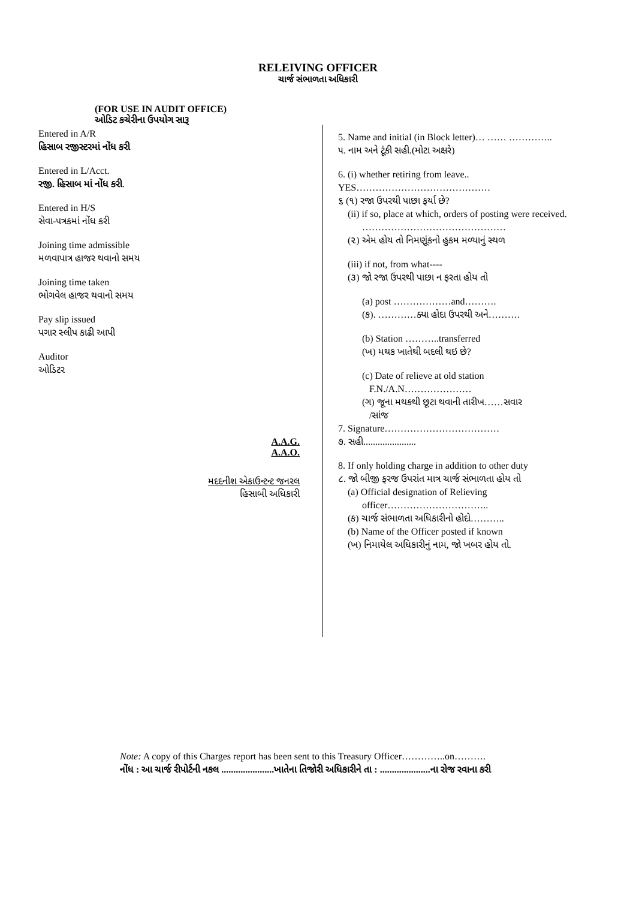RELEIVING OFFICER
ચાર્જ સંભાળતા અધિકારી
(FOR USE IN AUDIT OFFICE)
ઓડિટ કચેરીના ઉપયોગ સારૂ
Entered in A/R
હિસાબ રજીસ્ટરમાં નોંધ કરી
Entered in L/Acct.
રજી. હિસાબ માં નોંધ કરી.
Entered in H/S
સેવા-પત્રકમાં નોંધ કરી
Joining time admissible
મળવાપાત્ર હાજર થવાનો સમય
Joining time taken
ભોગવેલ હાજર થવાનો સમય
Pay slip issued
પગાર સ્લીપ કાઢી આપી
Auditor
ઓડિટર
A.A.G.
A.A.O.
મદદનીશ એકાઉન્ટન્ટ જનરલ
હિસાબી અધિકારી
5. Name and initial (in Block letter)… …… …………..
૫. નામ અને ટૂંકી સહી.(મોટા અક્ષરે)
6. (i) whether retiring from leave..
YES……………………………………
૬ (૧) રજા ઉપરથી પાછા ફર્યા છે?
(ii) if so, place at which, orders of posting were received.
………………………………………
(૨) એમ હોય તો નિમણૂંકનો હુકમ મળ્યાનું સ્થળ
(iii) if not, from what----
(૩) જો રજા ઉપરથી પાછા ન ફરતા હોય તો
(a) post ………………and……….
(ક). …………ક્યા હોદા ઉપરથી અને……….
(b) Station ………..transferred
(ખ) મથક ખાતેથી બદલી થઇ છે?
(c) Date of relieve at old station
F.N./A.N…………………
(ગ) જૂના મથકથી છૂટા થવાની તારીખ……સવાર
/સાંજ
7. Signature………………………………
૭. સહી......................
8. If only holding charge in addition to other duty
૮. જો બીજી ફરજ ઉપરાંત માત્ર ચાર્જ સંભાળતા હોય તો
(a) Official designation of Relieving
officer…………………………..
(ક) ચાર્જ સંભાળતા અધિકારીનો હોદો………..
(b) Name of the Officer posted if known
(ખ) નિમાયેલ અધિકારીનું નામ, જો ખબર હોય તો.
Note: A copy of this Charges report has been sent to this Treasury Officer…………..on……….
નોંધ : આ ચાર્જ રીપોર્ટની નકલ ......................ખાતેના તિજોરી અધિકારીને તા : .....................ના રોજ રવાના કરી